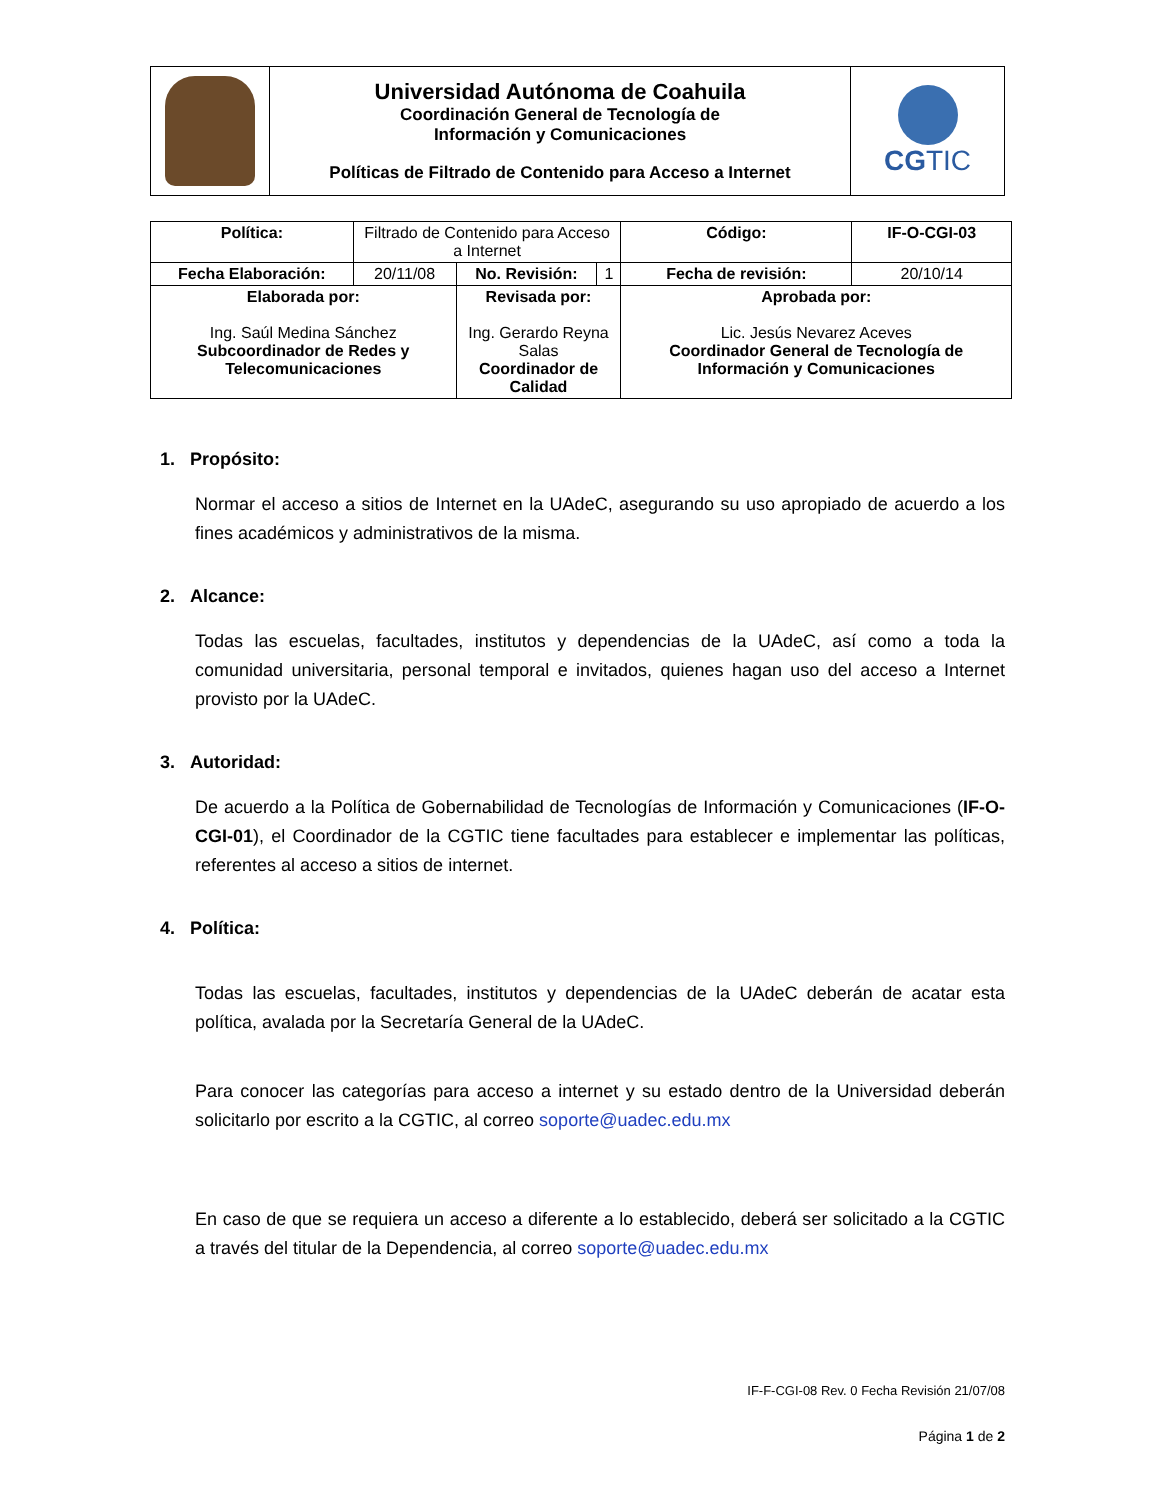| | Universidad Autónoma de Coahuila Coordinación General de Tecnología de Información y Comunicaciones Políticas de Filtrado de Contenido para Acceso a Internet | CG TIC |
| Política: | Filtrado de Contenido para Acceso a Internet | | | Código: | IF-O-CGI-03 |
| Fecha Elaboración: | 20/11/08 | No. Revisión: | 1 | Fecha de revisión: | 20/10/14 |
| Elaborada por: Ing. Saúl Medina Sánchez Subcoordinador de Redes y Telecomunicaciones | | Revisada por: Ing. Gerardo Reyna Salas Coordinador de Calidad | | Aprobada por: Lic. Jesús Nevarez Aceves Coordinador General de Tecnología de Información y Comunicaciones | |
1. Propósito:
Normar el acceso a sitios de Internet en la UAdeC, asegurando su uso apropiado de acuerdo a los fines académicos y administrativos de la misma.
2. Alcance:
Todas las escuelas, facultades, institutos y dependencias de la UAdeC, así como a toda la comunidad universitaria, personal temporal e invitados, quienes hagan uso del acceso a Internet provisto por la UAdeC.
3. Autoridad:
De acuerdo a la Política de Gobernabilidad de Tecnologías de Información y Comunicaciones (IF-O-CGI-01), el Coordinador de la CGTIC tiene facultades para establecer e implementar las políticas, referentes al acceso a sitios de internet.
4. Política:
Todas las escuelas, facultades, institutos y dependencias de la UAdeC deberán de acatar esta política, avalada por la Secretaría General de la UAdeC.
Para conocer las categorías para acceso a internet y su estado dentro de la Universidad deberán solicitarlo por escrito a la CGTIC, al correo soporte@uadec.edu.mx
En caso de que se requiera un acceso a diferente a lo establecido, deberá ser solicitado a la CGTIC a través del titular de la Dependencia, al correo soporte@uadec.edu.mx
IF-F-CGI-08 Rev. 0 Fecha Revisión 21/07/08
Página 1 de 2